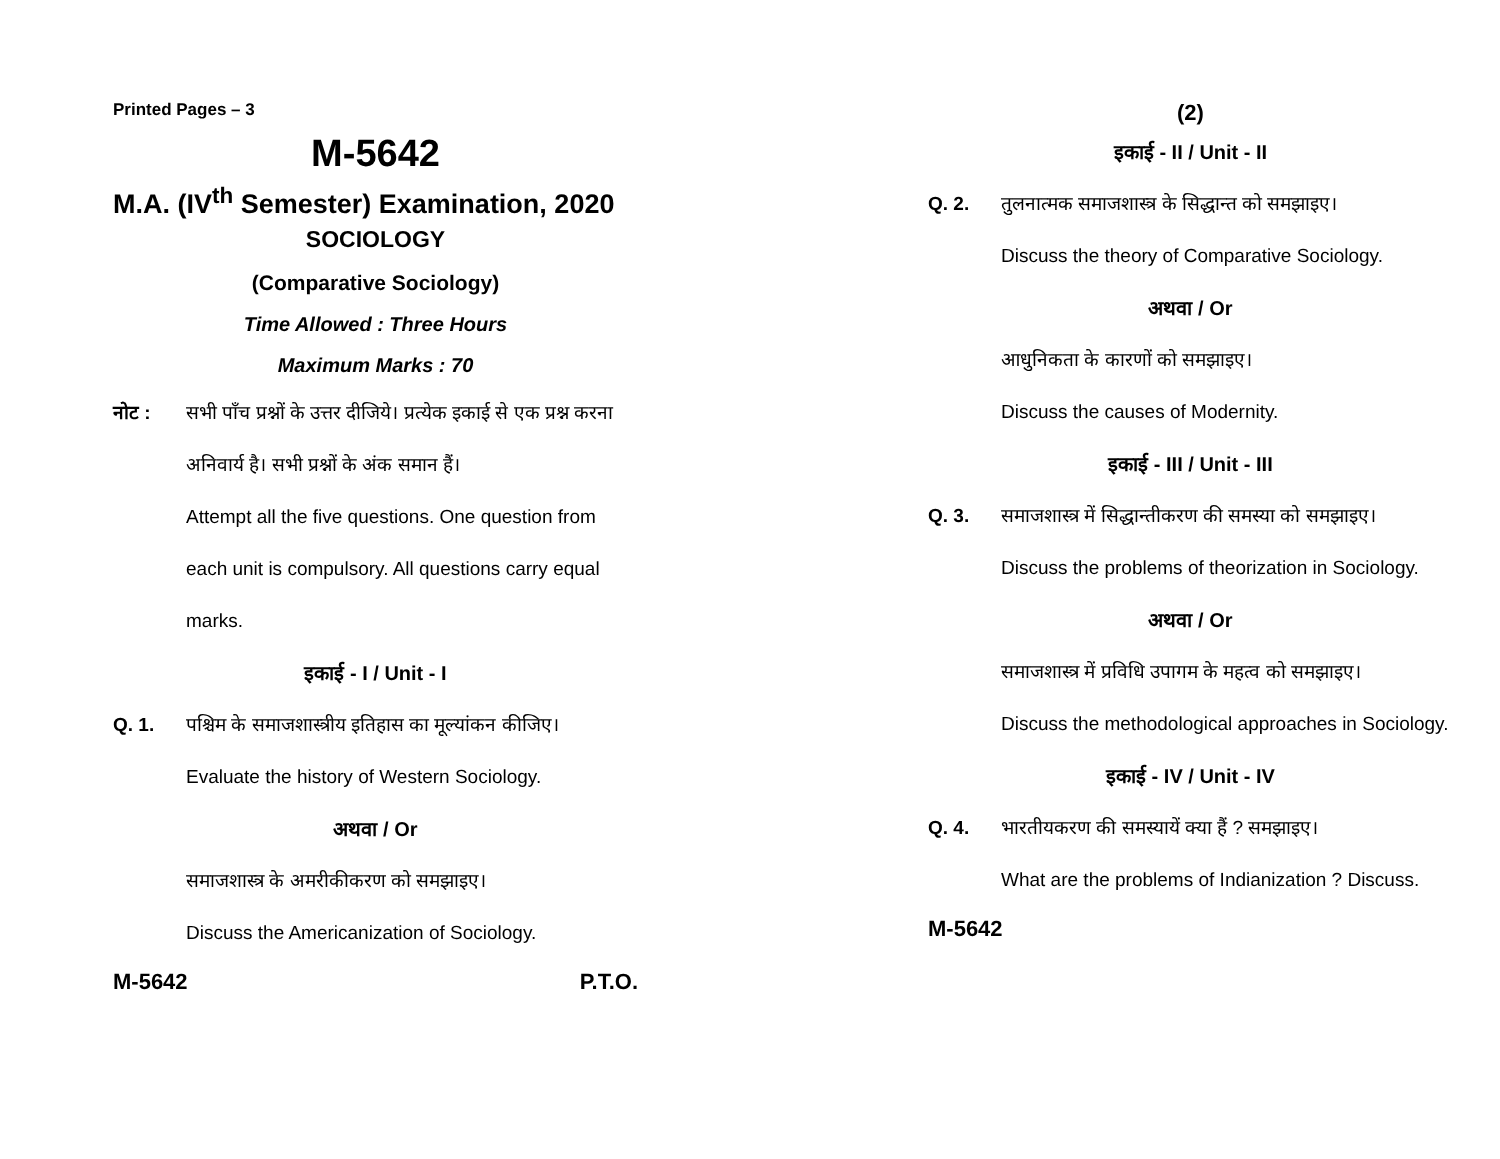Printed Pages – 3
M-5642
M.A. (IV<sup>th</sup> Semester) Examination, 2020
SOCIOLOGY
(Comparative Sociology)
Time Allowed : Three Hours
Maximum Marks : 70
नोट : सभी पाँच प्रश्नों के उत्तर दीजिये। प्रत्येक इकाई से एक प्रश्न करना अनिवार्य है। सभी प्रश्नों के अंक समान हैं।
Attempt all the five questions. One question from each unit is compulsory. All questions carry equal marks.
इकाई - I / Unit - I
Q. 1. पश्चिम के समाजशास्त्रीय इतिहास का मूल्यांकन कीजिए।
Evaluate the history of Western Sociology.
अथवा / Or
समाजशास्त्र के अमरीकीकरण को समझाइए।
Discuss the Americanization of Sociology.
M-5642 P.T.O.
(2)
इकाई - II / Unit - II
Q. 2. तुलनात्मक समाजशास्त्र के सिद्धान्त को समझाइए।
Discuss the theory of Comparative Sociology.
अथवा / Or
आधुनिकता के कारणों को समझाइए।
Discuss the causes of Modernity.
इकाई - III / Unit - III
Q. 3. समाजशास्त्र में सिद्धान्तीकरण की समस्या को समझाइए।
Discuss the problems of theorization in Sociology.
अथवा / Or
समाजशास्त्र में प्रविधि उपागम के महत्व को समझाइए।
Discuss the methodological approaches in Sociology.
इकाई - IV / Unit - IV
Q. 4. भारतीयकरण की समस्यायें क्या हैं ? समझाइए।
What are the problems of Indianization ? Discuss.
M-5642